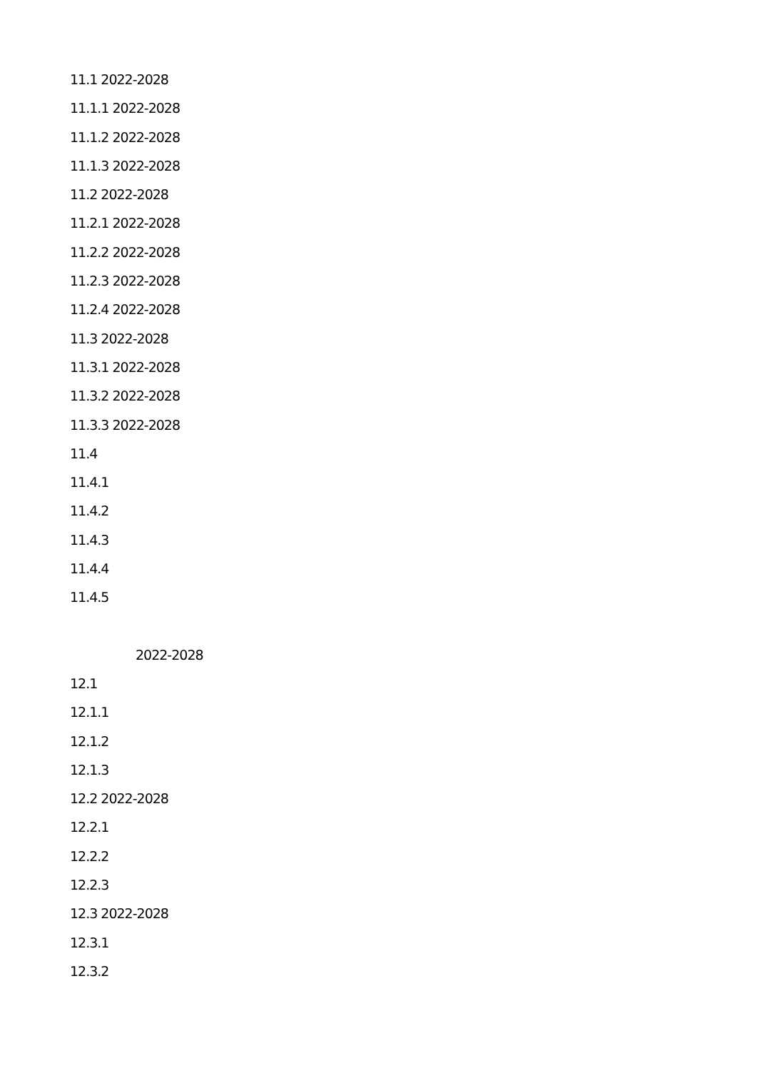11.1 2022-2028
11.1.1 2022-2028
11.1.2 2022-2028
11.1.3 2022-2028
11.2 2022-2028
11.2.1 2022-2028
11.2.2 2022-2028
11.2.3 2022-2028
11.2.4 2022-2028
11.3 2022-2028
11.3.1 2022-2028
11.3.2 2022-2028
11.3.3 2022-2028
11.4
11.4.1
11.4.2
11.4.3
11.4.4
11.4.5
2022-2028
12.1
12.1.1
12.1.2
12.1.3
12.2 2022-2028
12.2.1
12.2.2
12.2.3
12.3 2022-2028
12.3.1
12.3.2